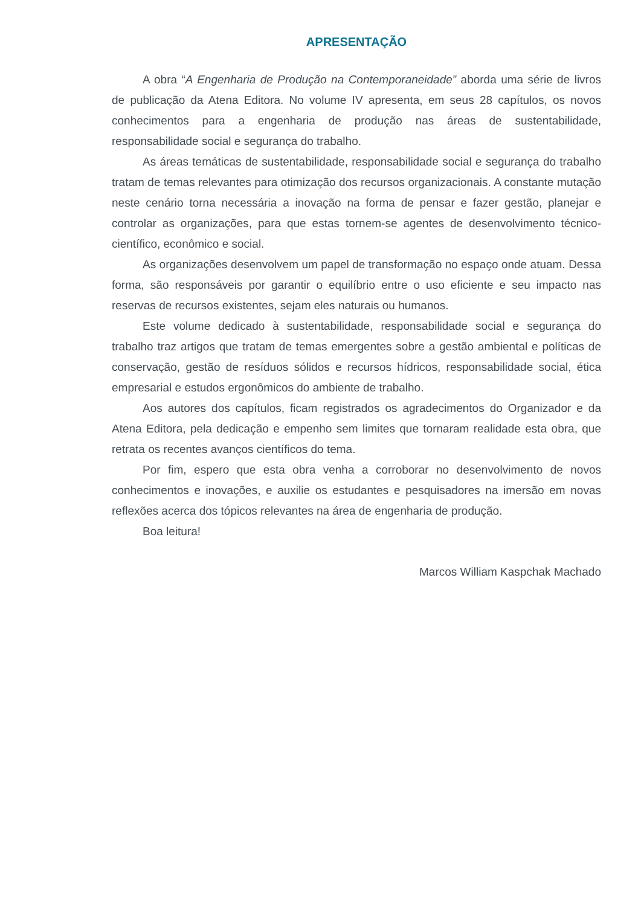APRESENTAÇÃO
A obra “A Engenharia de Produção na Contemporaneidade” aborda uma série de livros de publicação da Atena Editora. No volume IV apresenta, em seus 28 capítulos, os novos conhecimentos para a engenharia de produção nas áreas de sustentabilidade, responsabilidade social e segurança do trabalho.
As áreas temáticas de sustentabilidade, responsabilidade social e segurança do trabalho tratam de temas relevantes para otimização dos recursos organizacionais. A constante mutação neste cenário torna necessária a inovação na forma de pensar e fazer gestão, planejar e controlar as organizações, para que estas tornem-se agentes de desenvolvimento técnico-científico, econômico e social.
As organizações desenvolvem um papel de transformação no espaço onde atuam. Dessa forma, são responsáveis por garantir o equilíbrio entre o uso eficiente e seu impacto nas reservas de recursos existentes, sejam eles naturais ou humanos.
Este volume dedicado à sustentabilidade, responsabilidade social e segurança do trabalho traz artigos que tratam de temas emergentes sobre a gestão ambiental e políticas de conservação, gestão de resíduos sólidos e recursos hídricos, responsabilidade social, ética empresarial e estudos ergonômicos do ambiente de trabalho.
Aos autores dos capítulos, ficam registrados os agradecimentos do Organizador e da Atena Editora, pela dedicação e empenho sem limites que tornaram realidade esta obra, que retrata os recentes avanços científicos do tema.
Por fim, espero que esta obra venha a corroborar no desenvolvimento de novos conhecimentos e inovações, e auxilie os estudantes e pesquisadores na imersão em novas reflexões acerca dos tópicos relevantes na área de engenharia de produção.
Boa leitura!
Marcos William Kaspchak Machado